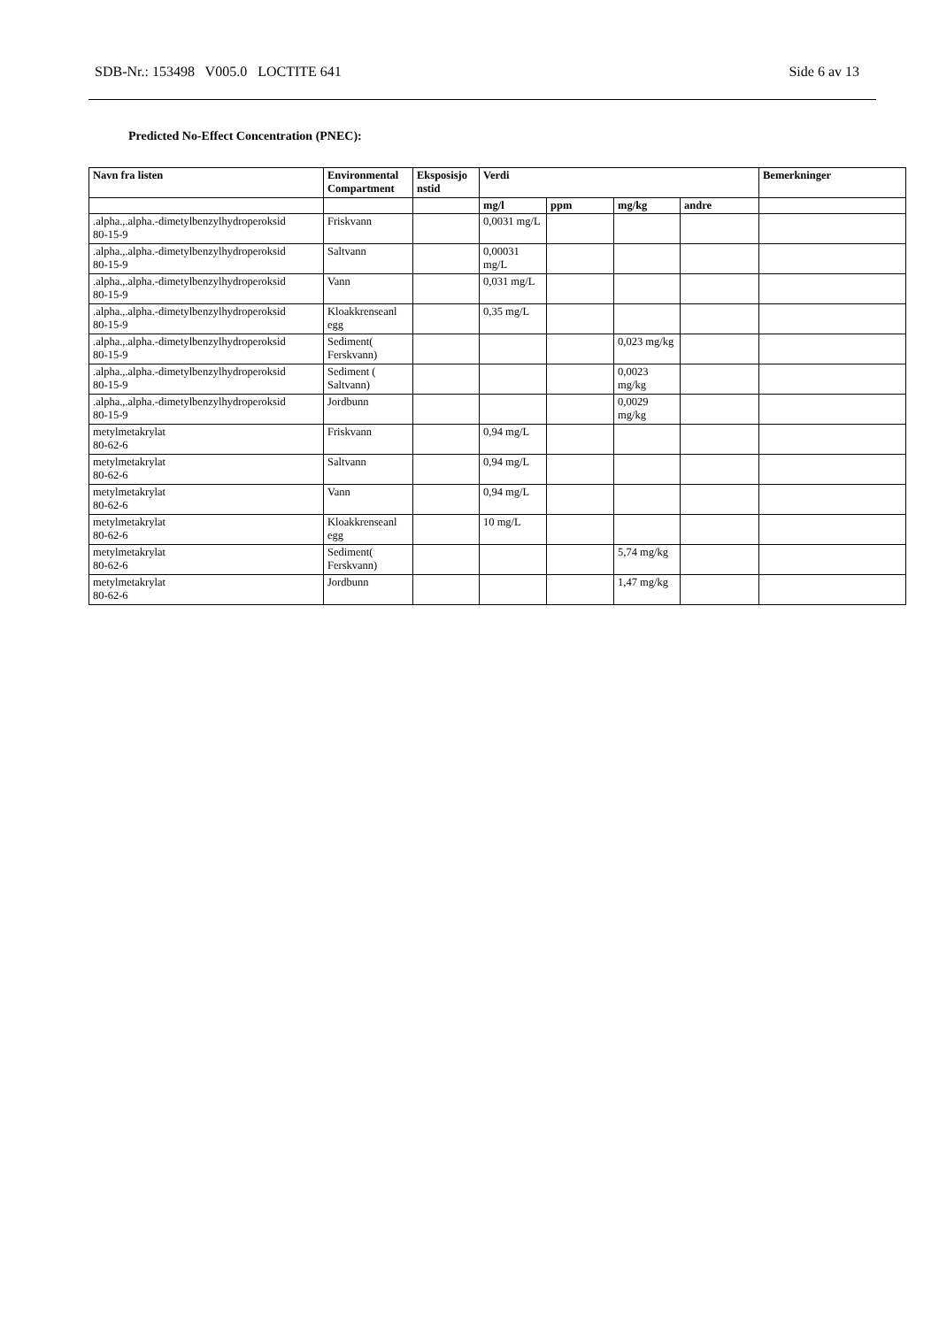SDB-Nr.: 153498 V005.0 LOCTITE 641 Side 6 av 13
Predicted No-Effect Concentration (PNEC):
| Navn fra listen | Environmental Compartment | Eksposisjo nstid | Verdi | | | | Bemerkninger |
| --- | --- | --- | --- | --- | --- | --- | --- |
| | | | mg/l | ppm | mg/kg | andre | |
| .alpha.,.alpha.-dimetylbenzylhydroperoksid 80-15-9 | Friskvann | | 0,0031 mg/L | | | | |
| .alpha.,.alpha.-dimetylbenzylhydroperoksid 80-15-9 | Saltvann | | 0,00031 mg/L | | | | |
| .alpha.,.alpha.-dimetylbenzylhydroperoksid 80-15-9 | Vann | | 0,031 mg/L | | | | |
| .alpha.,.alpha.-dimetylbenzylhydroperoksid 80-15-9 | Kloakkrenseanl egg | | 0,35 mg/L | | | | |
| .alpha.,.alpha.-dimetylbenzylhydroperoksid 80-15-9 | Sediment( Ferskvann) | | | | 0,023 mg/kg | | |
| .alpha.,.alpha.-dimetylbenzylhydroperoksid 80-15-9 | Sediment ( Saltvann) | | | | 0,0023 mg/kg | | |
| .alpha.,.alpha.-dimetylbenzylhydroperoksid 80-15-9 | Jordbunn | | | | 0,0029 mg/kg | | |
| metylmetakrylat 80-62-6 | Friskvann | | 0,94 mg/L | | | | |
| metylmetakrylat 80-62-6 | Saltvann | | 0,94 mg/L | | | | |
| metylmetakrylat 80-62-6 | Vann | | 0,94 mg/L | | | | |
| metylmetakrylat 80-62-6 | Kloakkrenseanl egg | | 10 mg/L | | | | |
| metylmetakrylat 80-62-6 | Sediment( Ferskvann) | | | | 5,74 mg/kg | | |
| metylmetakrylat 80-62-6 | Jordbunn | | | | 1,47 mg/kg | | |